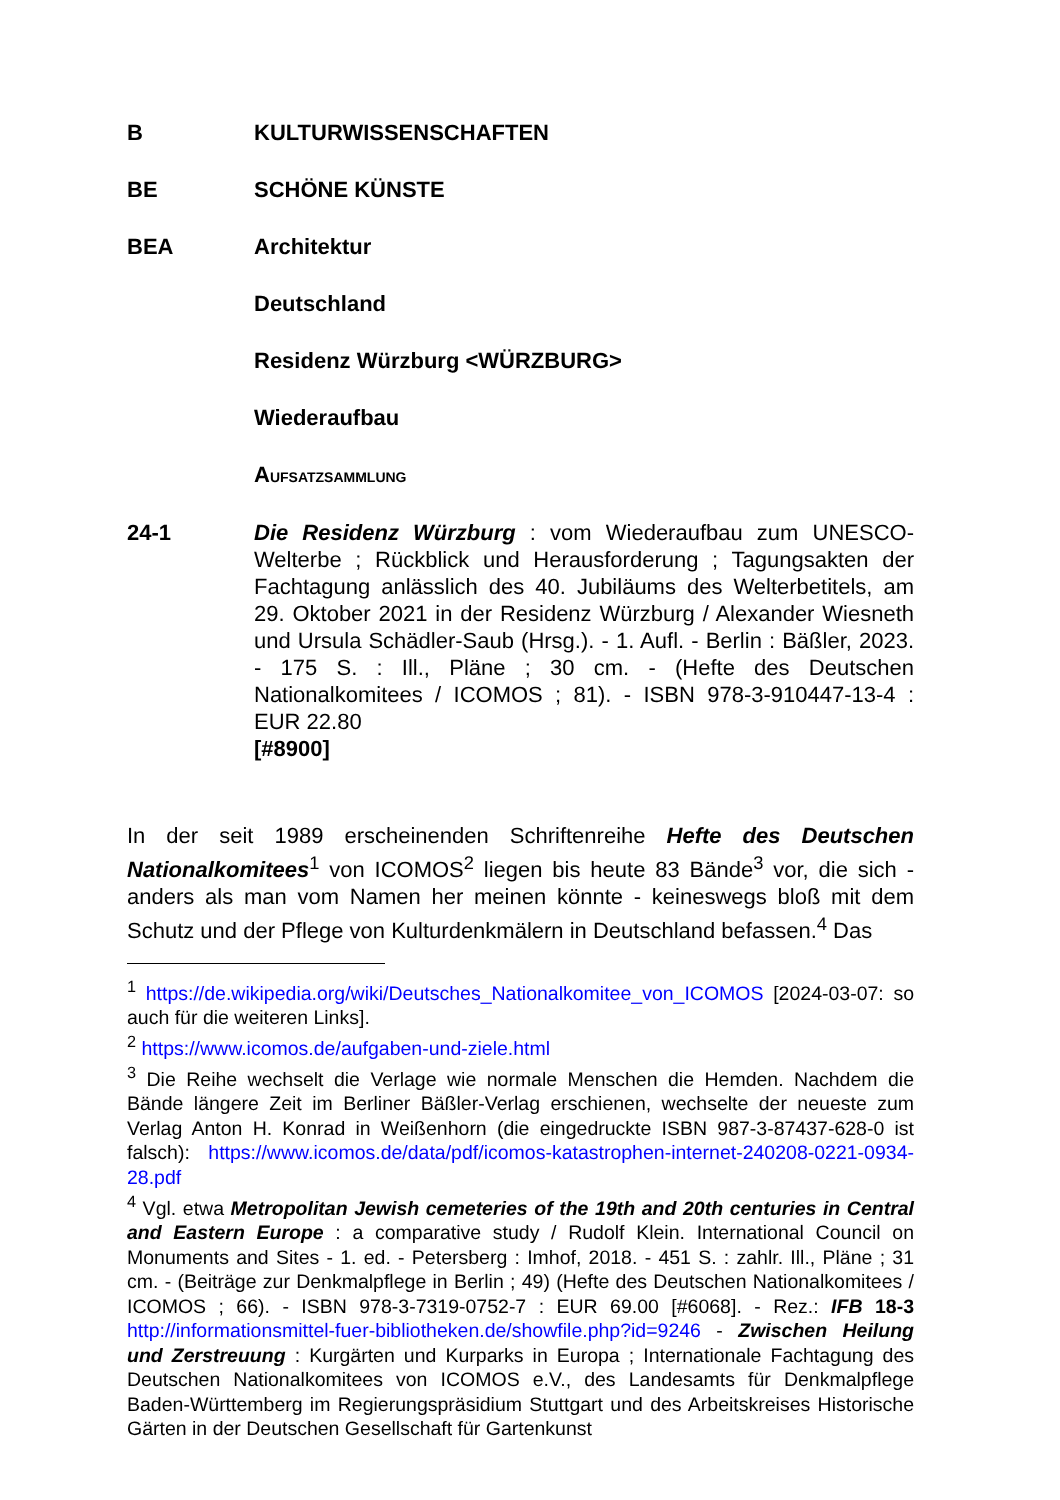B KULTURWISSENSCHAFTEN
BE SCHÖNE KÜNSTE
BEA Architektur
Deutschland
Residenz Würzburg <WÜRZBURG>
Wiederaufbau
AUFSATZSAMMLUNG
24-1 Die Residenz Würzburg : vom Wiederaufbau zum UNESCO-Welterbe ; Rückblick und Herausforderung ; Tagungsakten der Fachtagung anlässlich des 40. Jubiläums des Welterbetitels, am 29. Oktober 2021 in der Residenz Würzburg / Alexander Wiesneth und Ursula Schädler-Saub (Hrsg.). - 1. Aufl. - Berlin : Bäßler, 2023. - 175 S. : Ill., Pläne ; 30 cm. - (Hefte des Deutschen Nationalkomitees / ICOMOS ; 81). - ISBN 978-3-910447-13-4 : EUR 22.80
[#8900]
In der seit 1989 erscheinenden Schriftenreihe Hefte des Deutschen Nationalkomitees<sup>1</sup> von ICOMOS<sup>2</sup> liegen bis heute 83 Bände<sup>3</sup> vor, die sich - anders als man vom Namen her meinen könnte - keineswegs bloß mit dem Schutz und der Pflege von Kulturdenkmälern in Deutschland befassen.<sup>4</sup> Das
<sup>1</sup> https://de.wikipedia.org/wiki/Deutsches_Nationalkomitee_von_ICOMOS [2024-03-07: so auch für die weiteren Links].
<sup>2</sup> https://www.icomos.de/aufgaben-und-ziele.html
<sup>3</sup> Die Reihe wechselt die Verlage wie normale Menschen die Hemden. Nachdem die Bände längere Zeit im Berliner Bäßler-Verlag erschienen, wechselte der neueste zum Verlag Anton H. Konrad in Weißenhorn (die eingedruckte ISBN 987-3-87437-628-0 ist falsch): https://www.icomos.de/data/pdf/icomos-katastrophen-internet-240208-0221-0934-28.pdf
<sup>4</sup> Vgl. etwa Metropolitan Jewish cemeteries of the 19th and 20th centuries in Central and Eastern Europe : a comparative study / Rudolf Klein. International Council on Monuments and Sites - 1. ed. - Petersberg : Imhof, 2018. - 451 S. : zahlr. Ill., Pläne ; 31 cm. - (Beiträge zur Denkmalpflege in Berlin ; 49) (Hefte des Deutschen Nationalkomitees / ICOMOS ; 66). - ISBN 978-3-7319-0752-7 : EUR 69.00 [#6068]. - Rez.: IFB 18-3 http://informationsmittel-fuer-bibliotheken.de/showfile.php?id=9246 - Zwischen Heilung und Zerstreuung : Kurgärten und Kurparks in Europa ; Internationale Fachtagung des Deutschen Nationalkomitees von ICOMOS e.V., des Landesamts für Denkmalpflege Baden-Württemberg im Regierungspräsidium Stuttgart und des Arbeitskreises Historische Gärten in der Deutschen Gesellschaft für Gartenkunst